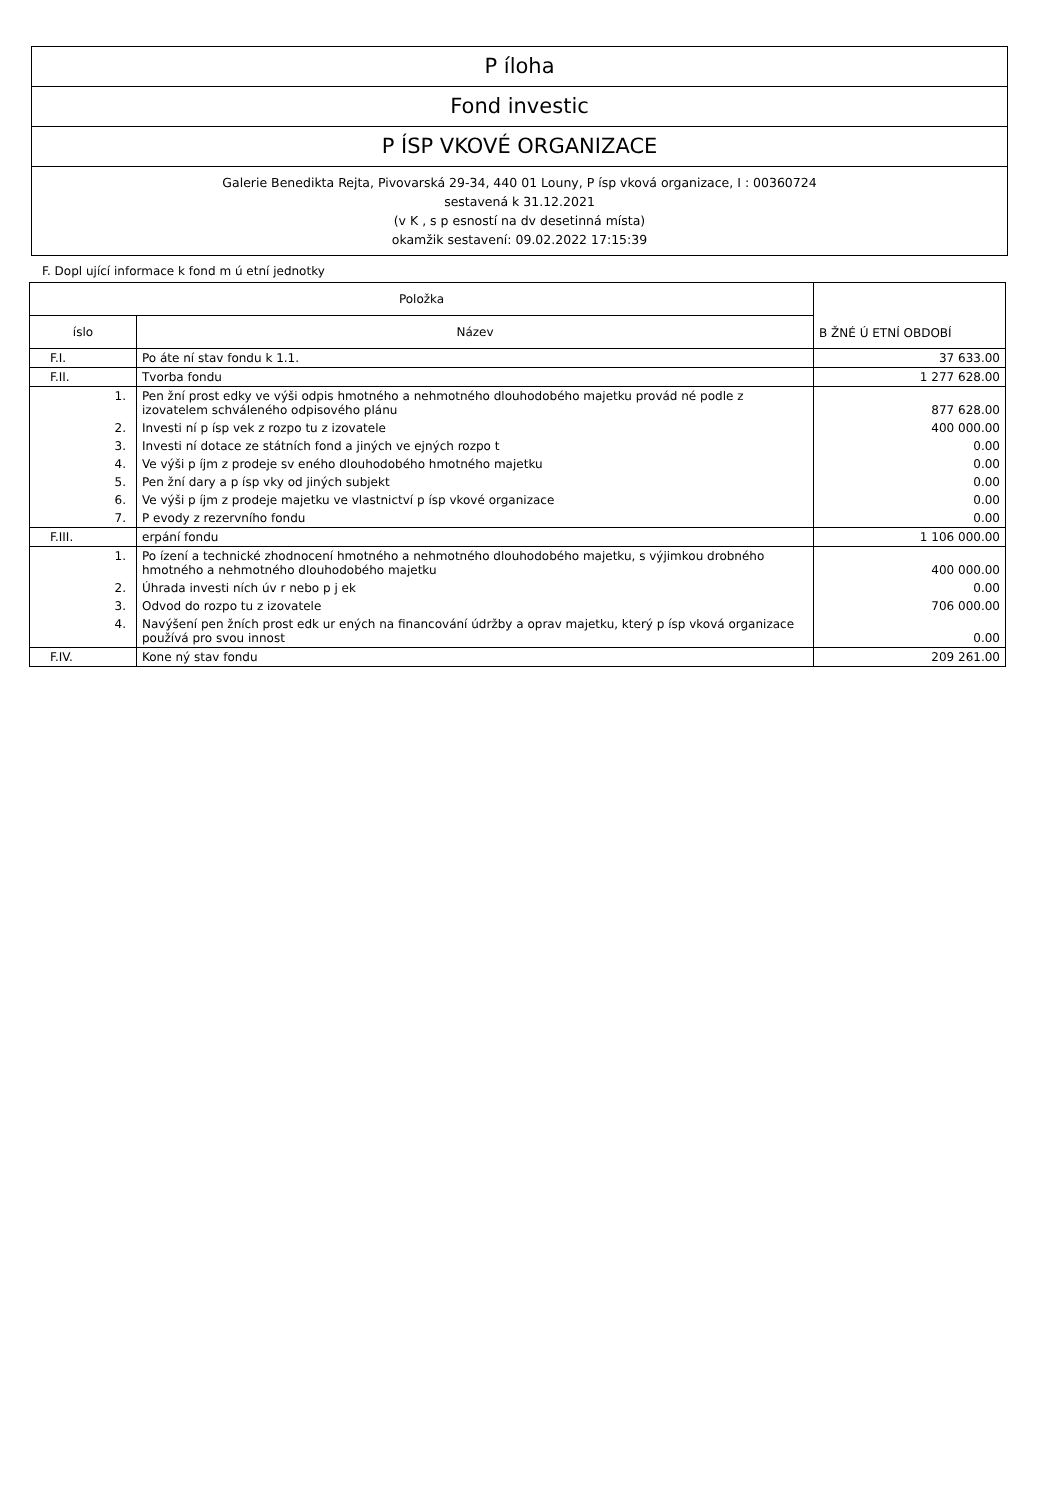P íloha
Fond investic
P ÍSP VKOVÉ ORGANIZACE
Galerie Benedikta Rejta, Pivovarská 29-34, 440 01 Louny, P ísp vková organizace, I : 00360724
sestavená k 31.12.2021
(v K , s p esností na dv desetinná místa)
okamžik sestavení: 09.02.2022 17:15:39
F. Dopl ující informace k fond m ú etní jednotky
| Položka | | B ŽNÉ Ú ETNÍ OBDOBÍ |
| --- | --- | --- |
| íslo | Název | |
| F.I. | Po áte ní stav fondu k 1.1. | 37 633.00 |
| F.II. | Tvorba fondu | 1 277 628.00 |
| 1. | Pen žní prost edky ve výši odpis hmotného a nehmotného dlouhodobého majetku provád né podle z izovatelem schváleného odpisového plánu | 877 628.00 |
| 2. | Investi ní p ísp vek z rozpo tu z izovatele | 400 000.00 |
| 3. | Investi ní dotace ze státních fond a jiných ve ejných rozpo t | 0.00 |
| 4. | Ve výši p íjm z prodeje sv eného dlouhodobého hmotného majetku | 0.00 |
| 5. | Pen žní dary a p ísp vky od jiných subjekt | 0.00 |
| 6. | Ve výši p íjm z prodeje majetku ve vlastnictví p ísp vkové organizace | 0.00 |
| 7. | P evody z rezervního fondu | 0.00 |
| F.III. | erpání fondu | 1 106 000.00 |
| 1. | Po ízení a technické zhodnocení hmotného a nehmotného dlouhodobého majetku, s výjimkou drobného hmotného a nehmotného dlouhodobého majetku | 400 000.00 |
| 2. | Úhrada investi ních úv r nebo p j ek | 0.00 |
| 3. | Odvod do rozpo tu z izovatele | 706 000.00 |
| 4. | Navýšení pen žních prost edk ur ených na financování údržby a oprav majetku, který p ísp vková organizace používá pro svou innost | 0.00 |
| F.IV. | Kone ný stav fondu | 209 261.00 |